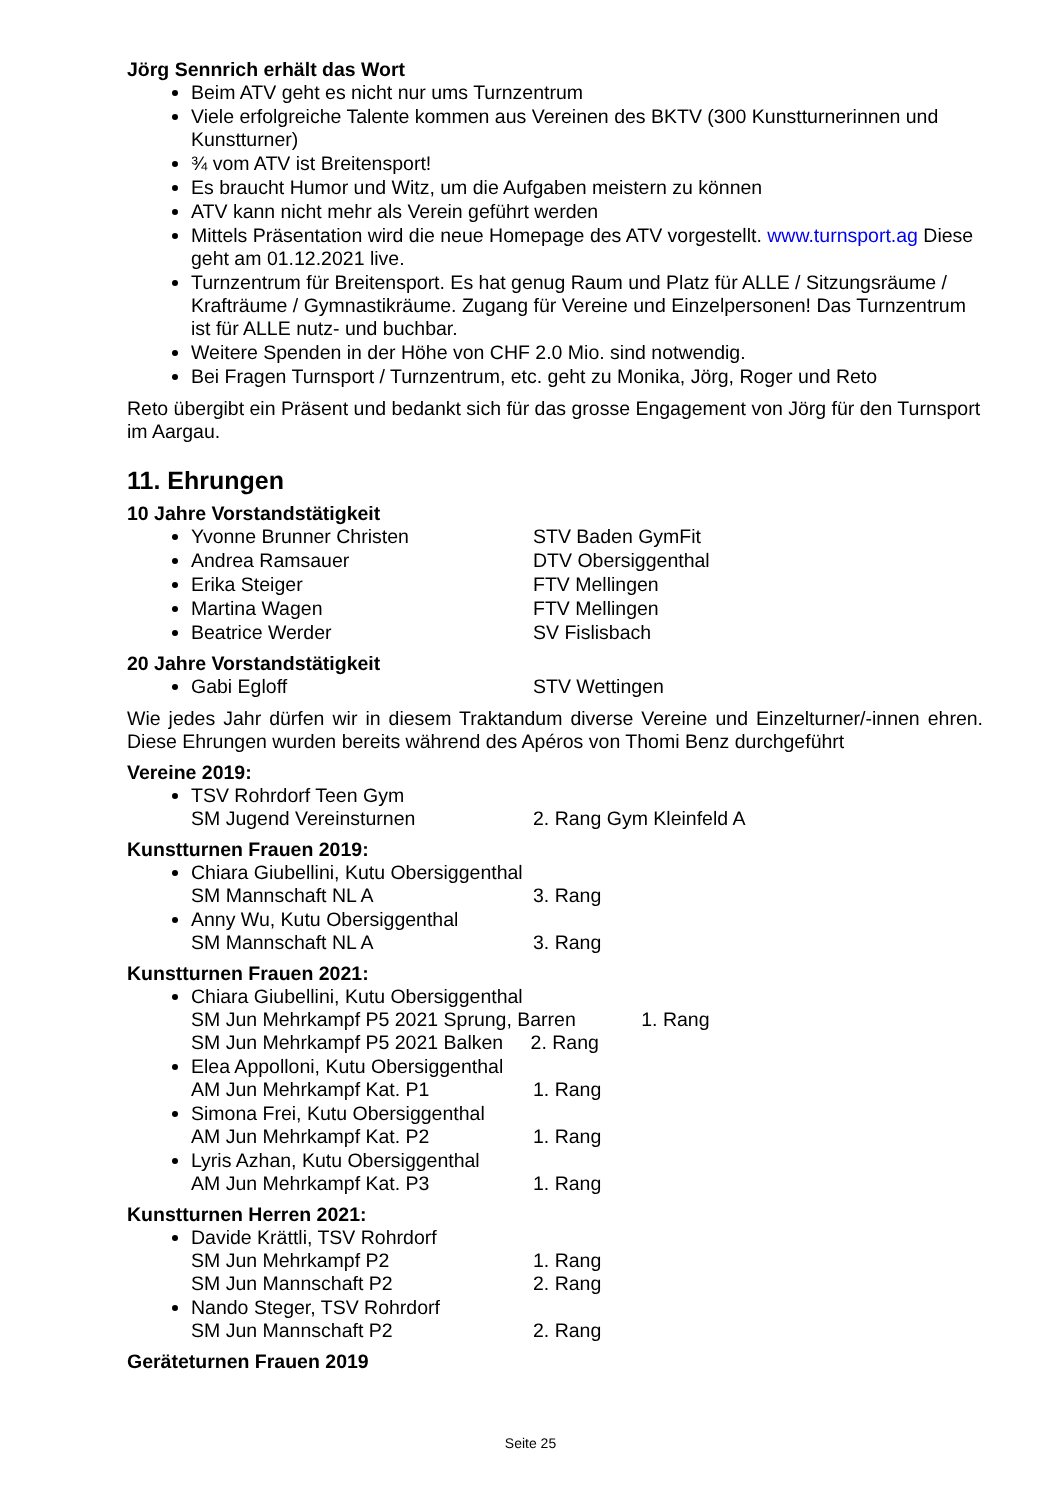Jörg Sennrich erhält das Wort
Beim ATV geht es nicht nur ums Turnzentrum
Viele erfolgreiche Talente kommen aus Vereinen des BKTV (300 Kunstturnerinnen und Kunstturner)
¾ vom ATV ist Breitensport!
Es braucht Humor und Witz, um die Aufgaben meistern zu können
ATV kann nicht mehr als Verein geführt werden
Mittels Präsentation wird die neue Homepage des ATV vorgestellt. www.turnsport.ag Diese geht am 01.12.2021 live.
Turnzentrum für Breitensport. Es hat genug Raum und Platz für ALLE / Sitzungsräume / Krafträume / Gymnastikräume. Zugang für Vereine und Einzelpersonen! Das Turnzentrum ist für ALLE nutz- und buchbar.
Weitere Spenden in der Höhe von CHF 2.0 Mio. sind notwendig.
Bei Fragen Turnsport / Turnzentrum, etc. geht zu Monika, Jörg, Roger und Reto
Reto übergibt ein Präsent und bedankt sich für das grosse Engagement von Jörg für den Turnsport im Aargau.
11. Ehrungen
10 Jahre Vorstandstätigkeit
Yvonne Brunner Christen STV Baden GymFit
Andrea Ramsauer DTV Obersiggenthal
Erika Steiger FTV Mellingen
Martina Wagen FTV Mellingen
Beatrice Werder SV Fislisbach
20 Jahre Vorstandstätigkeit
Gabi Egloff STV Wettingen
Wie jedes Jahr dürfen wir in diesem Traktandum diverse Vereine und Einzelturner/-innen ehren. Diese Ehrungen wurden bereits während des Apéros von Thomi Benz durchgeführt
Vereine 2019:
TSV Rohrdorf Teen Gym
SM Jugend Vereinsturnen 2. Rang Gym Kleinfeld A
Kunstturnen Frauen 2019:
Chiara Giubellini, Kutu Obersiggenthal
SM Mannschaft NL A 3. Rang
Anny Wu, Kutu Obersiggenthal
SM Mannschaft NL A 3. Rang
Kunstturnen Frauen 2021:
Chiara Giubellini, Kutu Obersiggenthal
SM Jun Mehrkampf P5 2021 Sprung, Barren 1. Rang
SM Jun Mehrkampf P5 2021 Balken 2. Rang
Elea Appolloni, Kutu Obersiggenthal
AM Jun Mehrkampf Kat. P1 1. Rang
Simona Frei, Kutu Obersiggenthal
AM Jun Mehrkampf Kat. P2 1. Rang
Lyris Azhan, Kutu Obersiggenthal
AM Jun Mehrkampf Kat. P3 1. Rang
Kunstturnen Herren 2021:
Davide Krättli, TSV Rohrdorf
SM Jun Mehrkampf P2 1. Rang
SM Jun Mannschaft P2 2. Rang
Nando Steger, TSV Rohrdorf
SM Jun Mannschaft P2 2. Rang
Geräteturnen Frauen 2019
Seite 25